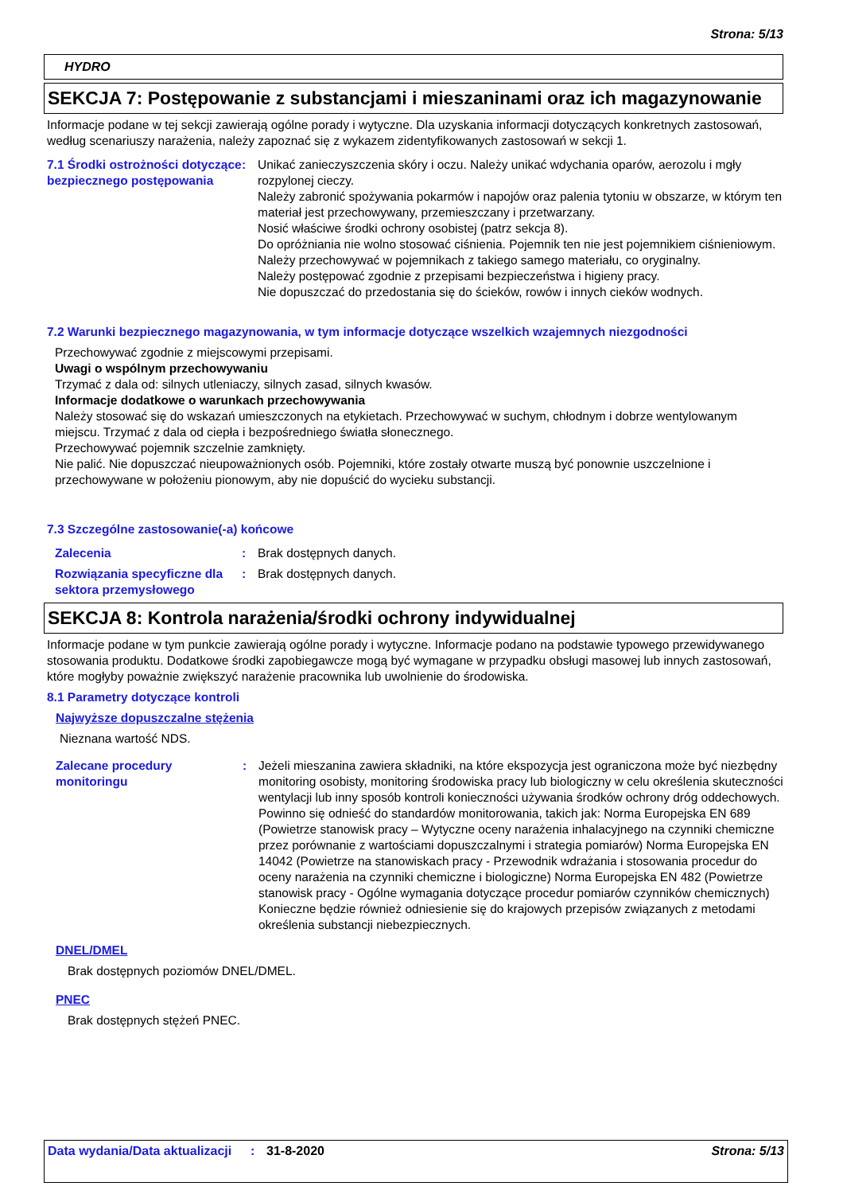Strona: 5/13
HYDRO
SEKCJA 7: Postępowanie z substancjami i mieszaninami oraz ich magazynowanie
Informacje podane w tej sekcji zawierają ogólne porady i wytyczne. Dla uzyskania informacji dotyczących konkretnych zastosowań, według scenariuszy narażenia, należy zapoznać się z wykazem zidentyfikowanych zastosowań w sekcji 1.
7.1 Środki ostrożności dotyczące bezpiecznego postępowania
: Unikać zanieczyszczenia skóry i oczu. Należy unikać wdychania oparów, aerozolu i mgły rozpylonej cieczy.
Należy zabronić spożywania pokarmów i napojów oraz palenia tytoniu w obszarze, w którym ten materiał jest przechowywany, przemieszczany i przetwarzany.
Nosić właściwe środki ochrony osobistej (patrz sekcja 8).
Do opróżniania nie wolno stosować ciśnienia. Pojemnik ten nie jest pojemnikiem ciśnieniowym.
Należy przechowywać w pojemnikach z takiego samego materiału, co oryginalny.
Należy postępować zgodnie z przepisami bezpieczeństwa i higieny pracy.
Nie dopuszczać do przedostania się do ścieków, rowów i innych cieków wodnych.
7.2 Warunki bezpiecznego magazynowania, w tym informacje dotyczące wszelkich wzajemnych niezgodności
Przechowywać zgodnie z miejscowymi przepisami.
Uwagi o wspólnym przechowywaniu
Trzymać z dala od: silnych utleniaczy, silnych zasad, silnych kwasów.
Informacje dodatkowe o warunkach przechowywania
Należy stosować się do wskazań umieszczonych na etykietach. Przechowywać w suchym, chłodnym i dobrze wentylowanym miejscu. Trzymać z dala od ciepła i bezpośredniego światła słonecznego.
Przechowywać pojemnik szczelnie zamknięty.
Nie palić. Nie dopuszczać nieupoważnionych osób. Pojemniki, które zostały otwarte muszą być ponownie uszczelnione i przechowywane w położeniu pionowym, aby nie dopuścić do wycieku substancji.
7.3 Szczególne zastosowanie(-a) końcowe
Zalecenia : Brak dostępnych danych.
Rozwiązania specyficzne dla sektora przemysłowego
: Brak dostępnych danych.
SEKCJA 8: Kontrola narażenia/środki ochrony indywidualnej
Informacje podane w tym punkcie zawierają ogólne porady i wytyczne. Informacje podano na podstawie typowego przewidywanego stosowania produktu. Dodatkowe środki zapobiegawcze mogą być wymagane w przypadku obsługi masowej lub innych zastosowań, które mogłyby poważnie zwiększyć narażenie pracownika lub uwolnienie do środowiska.
8.1 Parametry dotyczące kontroli
Najwyższe dopuszczalne stężenia
Nieznana wartość NDS.
Zalecane procedury monitoringu
: Jeżeli mieszanina zawiera składniki, na które ekspozycja jest ograniczona może być niezbędny monitoring osobisty, monitoring środowiska pracy lub biologiczny w celu określenia skuteczności wentylacji lub inny sposób kontroli konieczności używania środków ochrony dróg oddechowych. Powinno się odnieść do standardów monitorowania, takich jak: Norma Europejska EN 689 (Powietrze stanowisk pracy – Wytyczne oceny narażenia inhalacyjnego na czynniki chemiczne przez porównanie z wartościami dopuszczalnymi i strategia pomiarów) Norma Europejska EN 14042 (Powietrze na stanowiskach pracy - Przewodnik wdrażania i stosowania procedur do oceny narażenia na czynniki chemiczne i biologiczne) Norma Europejska EN 482 (Powietrze stanowisk pracy - Ogólne wymagania dotyczące procedur pomiarów czynników chemicznych) Konieczne będzie również odniesienie się do krajowych przepisów związanych z metodami określenia substancji niebezpiecznych.
DNEL/DMEL
Brak dostępnych poziomów DNEL/DMEL.
PNEC
Brak dostępnych stężeń PNEC.
Data wydania/Data aktualizacji
: 31-8-2020 Strona: 5/13